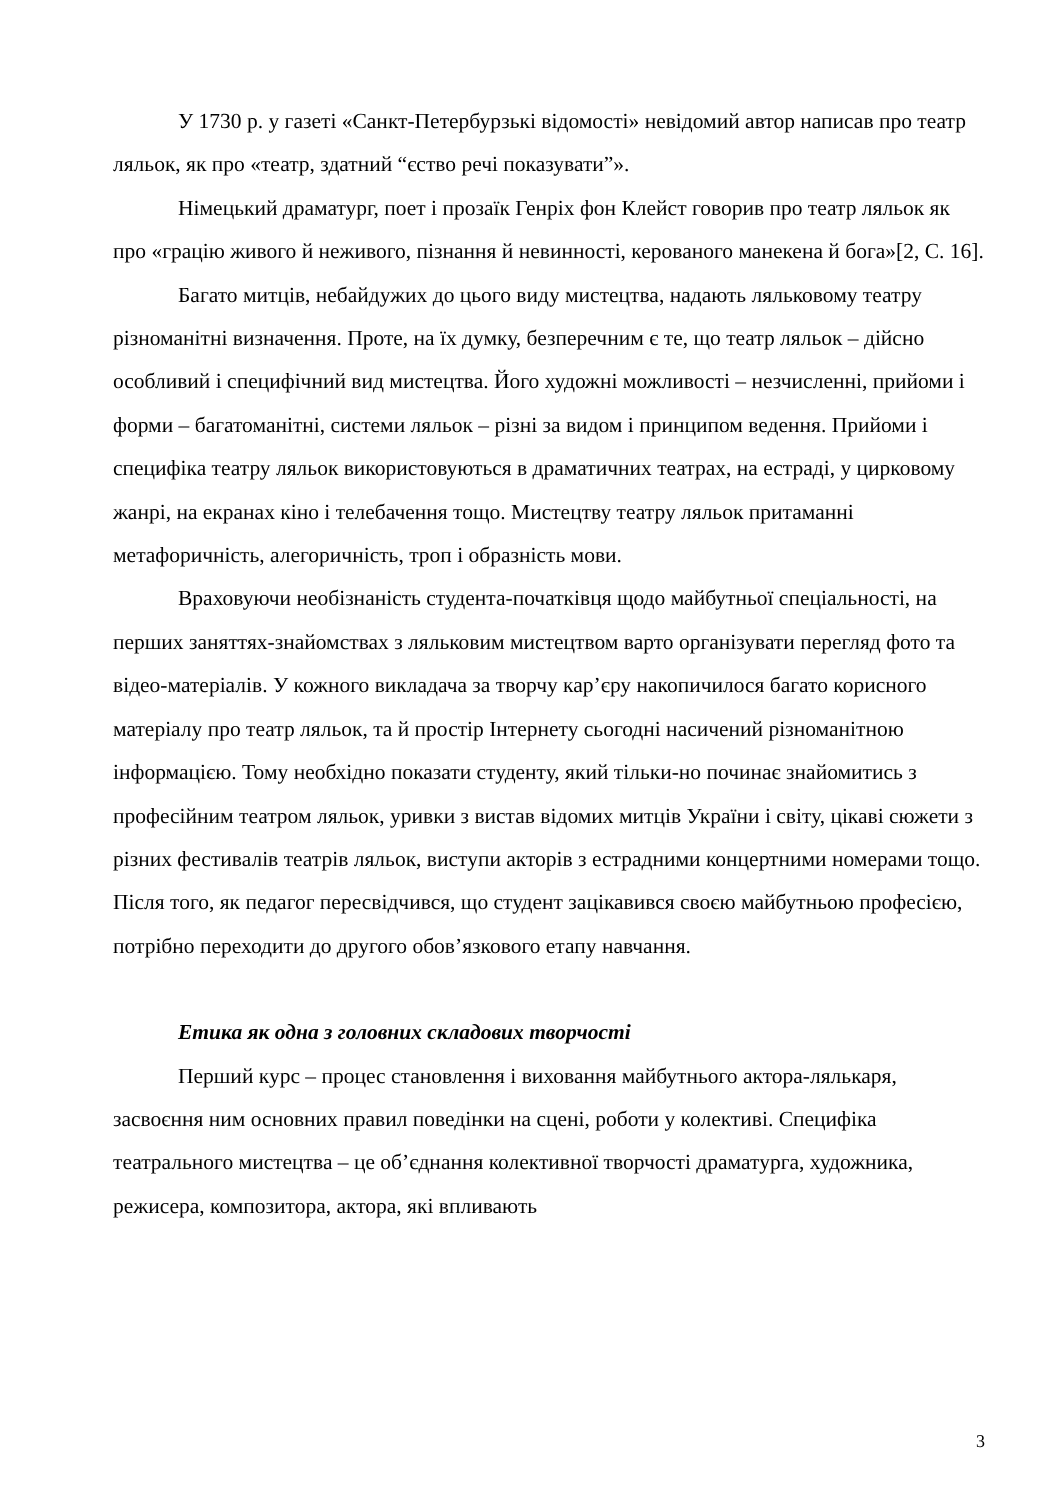У 1730 р. у газеті «Санкт-Петербурзькі відомості» невідомий автор написав про театр ляльок, як про «театр, здатний “єство речі показувати”».
Німецький драматург, поет і прозаїк Генріх фон Клейст говорив про театр ляльок як про «грацію живого й неживого, пізнання й невинності, керованого манекена й бога»[2, С. 16].
Багато митців, небайдужих до цього виду мистецтва, надають ляльковому театру різноманітні визначення. Проте, на їх думку, безперечним є те, що театр ляльок – дійсно особливий і специфічний вид мистецтва. Його художні можливості – незчисленні, прийоми і форми – багатоманітні, системи ляльок – різні за видом і принципом ведення. Прийоми і специфіка театру ляльок використовуються в драматичних театрах, на естраді, у цирковому жанрі, на екранах кіно і телебачення тощо. Мистецтву театру ляльок притаманні метафоричність, алегоричність, троп і образність мови.
Враховуючи необізнаність студента-початківця щодо майбутньої спеціальності, на перших заняттях-знайомствах з ляльковим мистецтвом варто організувати перегляд фото та відео-матеріалів. У кожного викладача за творчу кар’єру накопичилося багато корисного матеріалу про театр ляльок, та й простір Інтернету сьогодні насичений різноманітною інформацією. Тому необхідно показати студенту, який тільки-но починає знайомитись з професійним театром ляльок, уривки з вистав відомих митців України і світу, цікаві сюжети з різних фестивалів театрів ляльок, виступи акторів з естрадними концертними номерами тощо. Після того, як педагог пересвідчився, що студент зацікавився своєю майбутньою професією, потрібно переходити до другого обов’язкового етапу навчання.
Етика як одна з головних складових творчості
Перший курс – процес становлення і виховання майбутнього актора-лялькаря, засвоєння ним основних правил поведінки на сцені, роботи у колективі. Специфіка театрального мистецтва – це об’єднання колективної творчості драматурга, художника, режисера, композитора, актора, які впливають
3